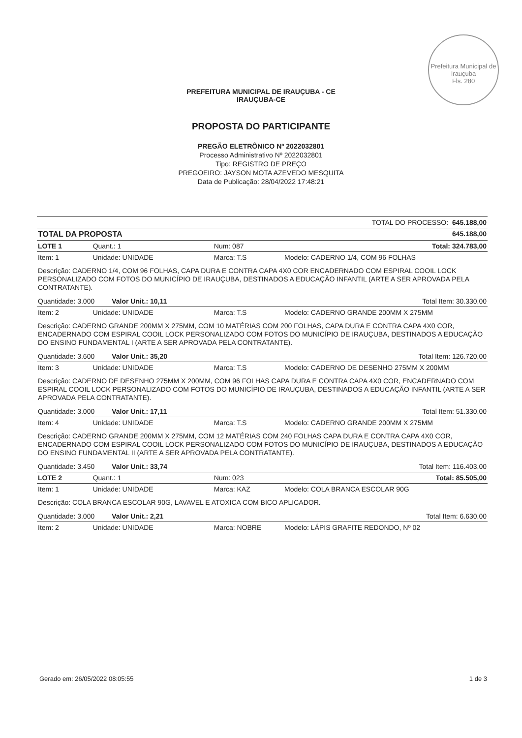Prefeitura Municipal de Irauçuba
Fls. 280
PREFEITURA MUNICIPAL DE IRAUÇUBA - CE
IRAUÇUBA-CE
PROPOSTA DO PARTICIPANTE
PREGÃO ELETRÔNICO Nº 2022032801
Processo Administrativo Nº 2022032801
Tipo: REGISTRO DE PREÇO
PREGOEIRO: JAYSON MOTA AZEVEDO MESQUITA
Data de Publicação: 28/04/2022 17:48:21
| TOTAL DO PROCESSO: 645.188,00 | | | |
| TOTAL DA PROPOSTA | | | 645.188,00 |
| LOTE 1 | Quant.: 1 | Num: 087 | Total: 324.783,00 |
| Item: 1 | Unidade: UNIDADE | Marca: T.S | Modelo: CADERNO 1/4, COM 96 FOLHAS |
| Descrição: CADERNO 1/4, COM 96 FOLHAS, CAPA DURA E CONTRA CAPA 4X0 COR ENCADERNADO COM ESPIRAL COOIL LOCK PERSONALIZADO COM FOTOS DO MUNICÍPIO DE IRAUÇUBA, DESTINADOS A EDUCAÇÃO INFANTIL (ARTE A SER APROVADA PELA CONTRATANTE). | | | |
| Quantidade: 3.000 Valor Unit.: 10,11 | | | Total Item: 30.330,00 |
| Item: 2 | Unidade: UNIDADE | Marca: T.S | Modelo: CADERNO GRANDE 200MM X 275MM |
| Descrição: CADERNO GRANDE 200MM X 275MM, COM 10 MATÉRIAS COM 200 FOLHAS, CAPA DURA E CONTRA CAPA 4X0 COR, ENCADERNADO COM ESPIRAL COOIL LOCK PERSONALIZADO COM FOTOS DO MUNICÍPIO DE IRAUÇUBA, DESTINADOS A EDUCAÇÃO DO ENSINO FUNDAMENTAL I (ARTE A SER APROVADA PELA CONTRATANTE). | | | |
| Quantidade: 3.600 Valor Unit.: 35,20 | | | Total Item: 126.720,00 |
| Item: 3 | Unidade: UNIDADE | Marca: T.S | Modelo: CADERNO DE DESENHO 275MM X 200MM |
| Descrição: CADERNO DE DESENHO 275MM X 200MM, COM 96 FOLHAS CAPA DURA E CONTRA CAPA 4X0 COR, ENCADERNADO COM ESPIRAL COOIL LOCK PERSONALIZADO COM FOTOS DO MUNICÍPIO DE IRAUÇUBA, DESTINADOS A EDUCAÇÃO INFANTIL (ARTE A SER APROVADA PELA CONTRATANTE). | | | |
| Quantidade: 3.000 Valor Unit.: 17,11 | | | Total Item: 51.330,00 |
| Item: 4 | Unidade: UNIDADE | Marca: T.S | Modelo: CADERNO GRANDE 200MM X 275MM |
| Descrição: CADERNO GRANDE 200MM X 275MM, COM 12 MATÉRIAS COM 240 FOLHAS CAPA DURA E CONTRA CAPA 4X0 COR, ENCADERNADO COM ESPIRAL COOIL LOCK PERSONALIZADO COM FOTOS DO MUNICÍPIO DE IRAUÇUBA, DESTINADOS A EDUCAÇÃO DO ENSINO FUNDAMENTAL II (ARTE A SER APROVADA PELA CONTRATANTE). | | | |
| Quantidade: 3.450 Valor Unit.: 33,74 | | | Total Item: 116.403,00 |
| LOTE 2 | Quant.: 1 | Num: 023 | Total: 85.505,00 |
| Item: 1 | Unidade: UNIDADE | Marca: KAZ | Modelo: COLA BRANCA ESCOLAR 90G |
| Descrição: COLA BRANCA ESCOLAR 90G, LAVAVEL E ATOXICA COM BICO APLICADOR. | | | |
| Quantidade: 3.000 Valor Unit.: 2,21 | | | Total Item: 6.630,00 |
| Item: 2 | Unidade: UNIDADE | Marca: NOBRE | Modelo: LÁPIS GRAFITE REDONDO, Nº 02 |
Gerado em: 26/05/2022 08:05:55 1 de 3